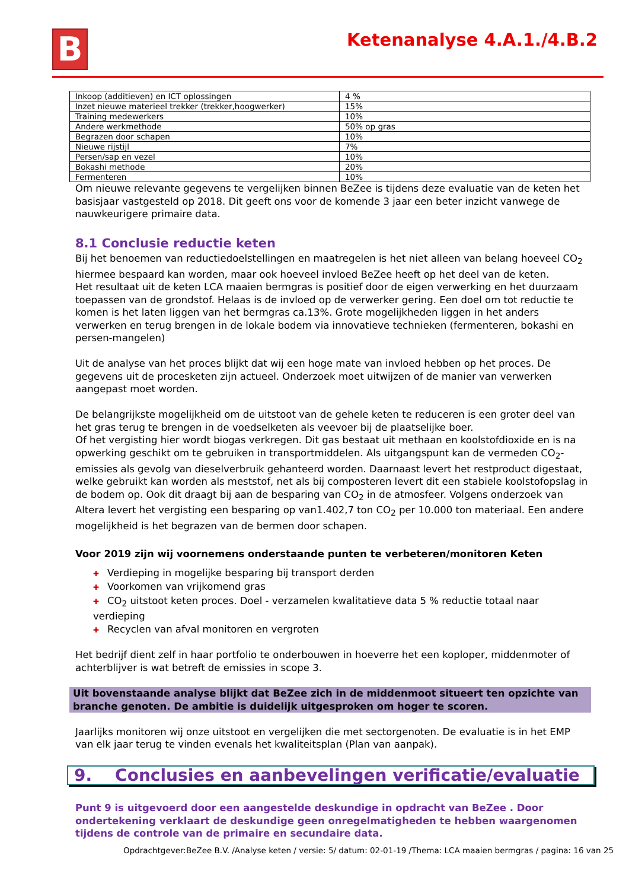B Ketenanalyse 4.A.1./4.B.2
| Inkoop (additieven) en ICT oplossingen | 4 % |
| Inzet nieuwe materieel trekker (trekker,hoogwerker) | 15% |
| Training medewerkers | 10% |
| Andere werkmethode | 50% op gras |
| Begrazen door schapen | 10% |
| Nieuwe rijstijl | 7% |
| Persen/sap en vezel | 10% |
| Bokashi methode | 20% |
| Fermenteren | 10% |
Om nieuwe relevante gegevens te vergelijken binnen BeZee is tijdens deze evaluatie van de keten het basisjaar vastgesteld op 2018. Dit geeft ons voor de komende 3 jaar een beter inzicht vanwege de nauwkeurigere primaire data.
8.1 Conclusie reductie keten
Bij het benoemen van reductiedoelstellingen en maatregelen is het niet alleen van belang hoeveel CO<sub>2</sub> hiermee bespaard kan worden, maar ook hoeveel invloed BeZee heeft op het deel van de keten.
Het resultaat uit de keten LCA maaien bermgras is positief door de eigen verwerking en het duurzaam toepassen van de grondstof. Helaas is de invloed op de verwerker gering. Een doel om tot reductie te komen is het laten liggen van het bermgras ca.13%. Grote mogelijkheden liggen in het anders verwerken en terug brengen in de lokale bodem via innovatieve technieken (fermenteren, bokashi en persen-mangelen)
Uit de analyse van het proces blijkt dat wij een hoge mate van invloed hebben op het proces. De gegevens uit de procesketen zijn actueel. Onderzoek moet uitwijzen of de manier van verwerken aangepast moet worden.
De belangrijkste mogelijkheid om de uitstoot van de gehele keten te reduceren is een groter deel van het gras terug te brengen in de voedselketen als veevoer bij de plaatselijke boer.
Of het vergisting hier wordt biogas verkregen. Dit gas bestaat uit methaan en koolstofdioxide en is na opwerking geschikt om te gebruiken in transportmiddelen. Als uitgangspunt kan de vermeden CO<sub>2</sub>-emissies als gevolg van dieselverbruik gehanteerd worden. Daarnaast levert het restproduct digestaat, welke gebruikt kan worden als meststof, net als bij composteren levert dit een stabiele koolstofopslag in de bodem op. Ook dit draagt bij aan de besparing van CO<sub>2</sub> in de atmosfeer. Volgens onderzoek van Altera levert het vergisting een besparing op van1.402,7 ton CO<sub>2</sub> per 10.000 ton materiaal. Een andere mogelijkheid is het begrazen van de bermen door schapen.
Voor 2019 zijn wij voornemens onderstaande punten te verbeteren/monitoren Keten
✚ Verdieping in mogelijke besparing bij transport derden
✚ Voorkomen van vrijkomend gras
✚ CO<sub>2</sub> uitstoot keten proces. Doel - verzamelen kwalitatieve data 5 % reductie totaal naar verdieping
✚ Recyclen van afval monitoren en vergroten
Het bedrijf dient zelf in haar portfolio te onderbouwen in hoeverre het een koploper, middenmoter of achterblijver is wat betreft de emissies in scope 3.
Uit bovenstaande analyse blijkt dat BeZee zich in de middenmoot situeert ten opzichte van branche genoten. De ambitie is duidelijk uitgesproken om hoger te scoren.
Jaarlijks monitoren wij onze uitstoot en vergelijken die met sectorgenoten. De evaluatie is in het EMP van elk jaar terug te vinden evenals het kwaliteitsplan (Plan van aanpak).
9. Conclusies en aanbevelingen verificatie/evaluatie
Punt 9 is uitgevoerd door een aangestelde deskundige in opdracht van BeZee . Door ondertekening verklaart de deskundige geen onregelmatigheden te hebben waargenomen tijdens de controle van de primaire en secundaire data.
Opdrachtgever:BeZee B.V. /Analyse keten / versie: 5/ datum: 02-01-19 /Thema: LCA maaien bermgras / pagina: 16 van 25